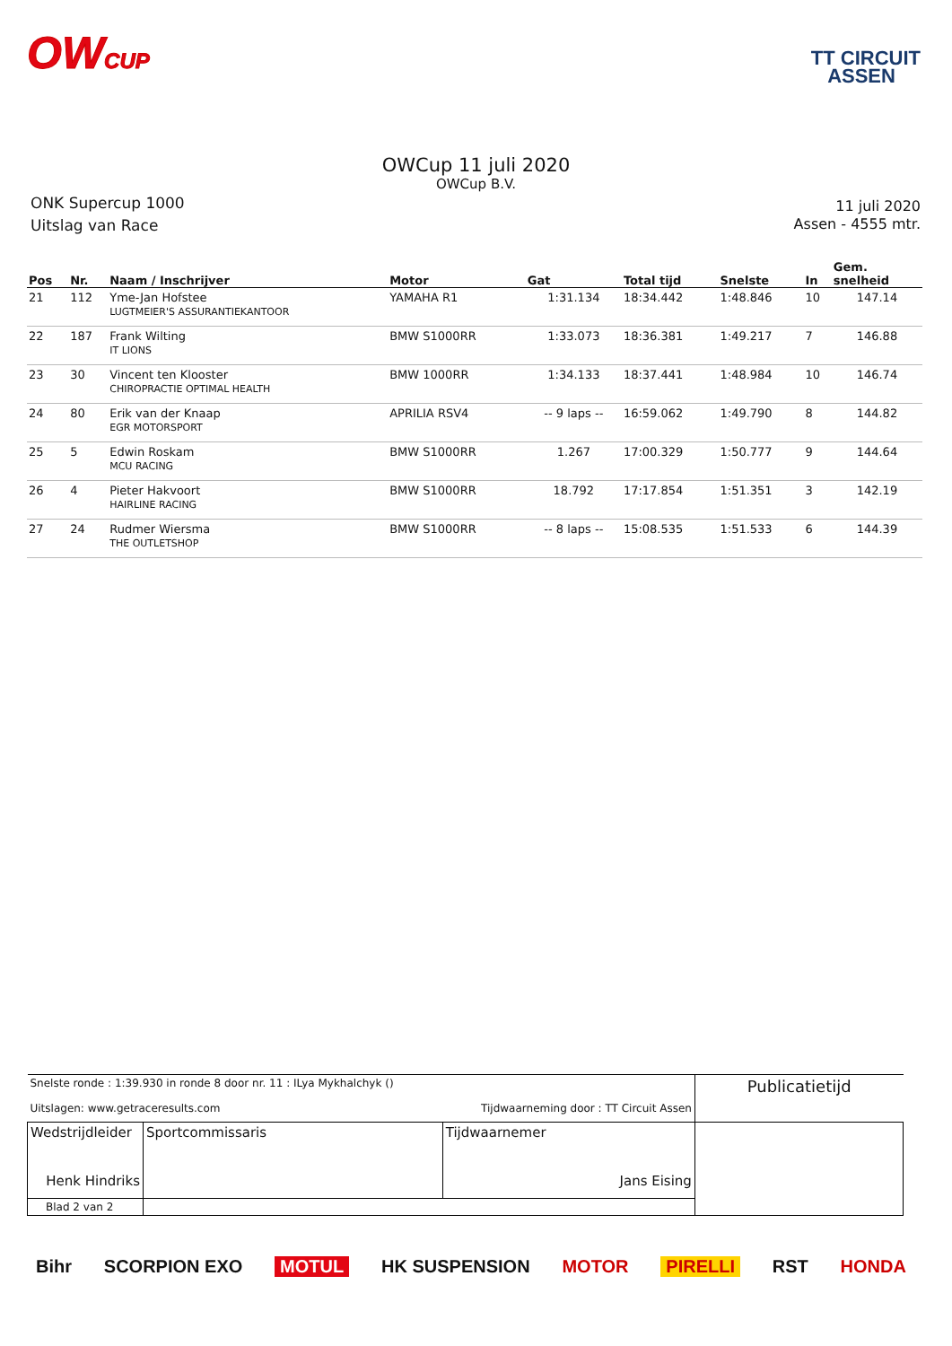OWCUP
TT CIRCUIT
ASSEN
OWCup 11 juli 2020
OWCup B.V.
ONK Supercup 1000
Uitslag van Race
11 juli 2020
Assen - 4555 mtr.
| Pos | Nr. | Naam / Inschrijver | Motor | Gat | Total tijd | Snelste | In | Gem. snelheid |
| --- | --- | --- | --- | --- | --- | --- | --- | --- |
| 21 | 112 | Yme-Jan Hofstee LUGTMEIER'S ASSURANTIEKANTOOR | YAMAHA R1 | 1:31.134 | 18:34.442 | 1:48.846 | 10 | 147.14 |
| 22 | 187 | Frank Wilting IT LIONS | BMW S1000RR | 1:33.073 | 18:36.381 | 1:49.217 | 7 | 146.88 |
| 23 | 30 | Vincent ten Klooster CHIROPRACTIE OPTIMAL HEALTH | BMW 1000RR | 1:34.133 | 18:37.441 | 1:48.984 | 10 | 146.74 |
| 24 | 80 | Erik van der Knaap EGR MOTORSPORT | APRILIA RSV4 | -- 9 laps -- | 16:59.062 | 1:49.790 | 8 | 144.82 |
| 25 | 5 | Edwin Roskam MCU RACING | BMW S1000RR | 1.267 | 17:00.329 | 1:50.777 | 9 | 144.64 |
| 26 | 4 | Pieter Hakvoort HAIRLINE RACING | BMW S1000RR | 18.792 | 17:17.854 | 1:51.351 | 3 | 142.19 |
| 27 | 24 | Rudmer Wiersma THE OUTLETSHOP | BMW S1000RR | -- 8 laps -- | 15:08.535 | 1:51.533 | 6 | 144.39 |
| Snelste ronde : 1:39.930 in ronde 8 door nr. 11 : ILya Mykhalchyk () Uitslagen: www.getraceresults.com Tijdwaarneming door : TT Circuit Assen | | | | Publicatietijd |
| Wedstrijdleider Henk Hindriks | | Sportcommissaris | Tijdwaarnemer Jans Eising | |
| Blad 2 van 2 | | | | |
Bihr SCORPION EXO MOTUL HK SUSPENSION MOTOR PIRELLI RST HONDA